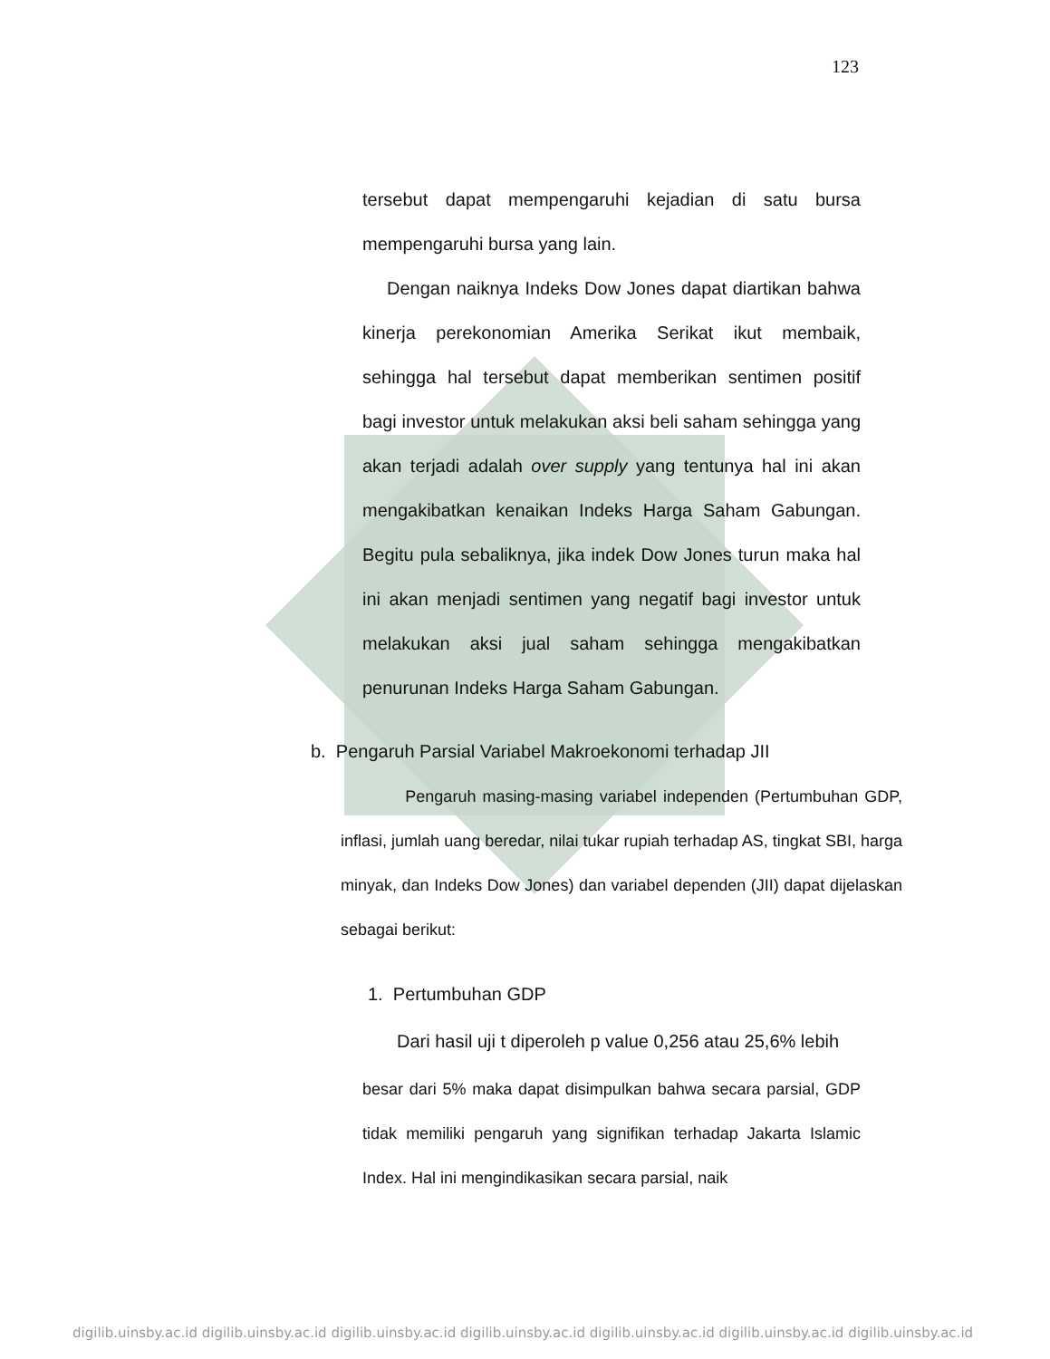123
tersebut dapat mempengaruhi kejadian di satu bursa mempengaruhi bursa yang lain.
Dengan naiknya Indeks Dow Jones dapat diartikan bahwa kinerja perekonomian Amerika Serikat ikut membaik, sehingga hal tersebut dapat memberikan sentimen positif bagi investor untuk melakukan aksi beli saham sehingga yang akan terjadi adalah over supply yang tentunya hal ini akan mengakibatkan kenaikan Indeks Harga Saham Gabungan. Begitu pula sebaliknya, jika indek Dow Jones turun maka hal ini akan menjadi sentimen yang negatif bagi investor untuk melakukan aksi jual saham sehingga mengakibatkan penurunan Indeks Harga Saham Gabungan.
b. Pengaruh Parsial Variabel Makroekonomi terhadap JII
Pengaruh masing-masing variabel independen (Pertumbuhan GDP, inflasi, jumlah uang beredar, nilai tukar rupiah terhadap AS, tingkat SBI, harga minyak, dan Indeks Dow Jones) dan variabel dependen (JII) dapat dijelaskan sebagai berikut:
1. Pertumbuhan GDP
Dari hasil uji t diperoleh p value 0,256 atau 25,6% lebih
besar dari 5% maka dapat disimpulkan bahwa secara parsial, GDP tidak memiliki pengaruh yang signifikan terhadap Jakarta Islamic Index. Hal ini mengindikasikan secara parsial, naik
digilib.uinsby.ac.id digilib.uinsby.ac.id digilib.uinsby.ac.id digilib.uinsby.ac.id digilib.uinsby.ac.id digilib.uinsby.ac.id digilib.uinsby.ac.id